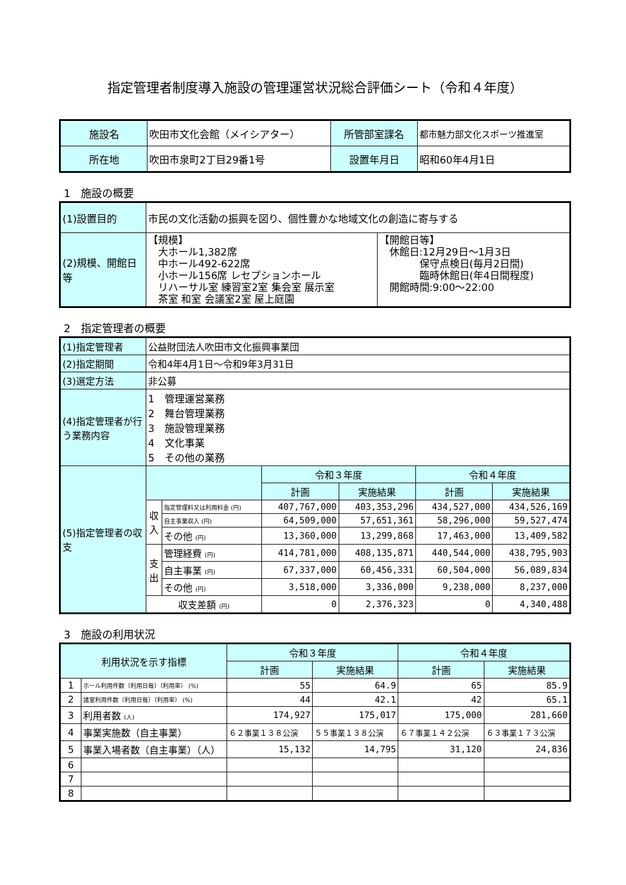指定管理者制度導入施設の管理運営状況総合評価シート（令和４年度）
| 施設名 | 吹田市文化会館（メイシアター） | 所管部室課名 | 都市魅力部文化スポーツ推進室 |
| 所在地 | 吹田市泉町2丁目29番1号 | 設置年月日 | 昭和60年4月1日 |
1　施設の概要
| (1)設置目的 | 市民の文化活動の振興を図り、個性豊かな地域文化の創造に寄与する | |
| (2)規模、開館日等 | 【規模】 大ホール1,382席 中ホール492-622席 小ホール156席 レセプションホール リハーサル室 練習室2室 集会室 展示室 茶室 和室 会議室2室 屋上庭園 | 【開館日等】 休館日:12月29日～1月3日 保守点検日(毎月2日間) 臨時休館日(年4日間程度) 開館時間:9:00～22:00 |
2　指定管理者の概要
| (1)指定管理者 | 公益財団法人吹田市文化振興事業団 | | | | | |
| (2)指定期間 | 令和4年4月1日～令和9年3月31日 | | | | | |
| (3)選定方法 | 非公募 | | | | | |
| (4)指定管理者が行う業務内容 | 1 管理運営業務 2 舞台管理業務 3 施設管理業務 4 文化事業 5 その他の業務 | | | | | |
| (5)指定管理者の収支 | | | 令和３年度 | | 令和４年度 | |
| | | | 計画 | 実施結果 | 計画 | 実施結果 |
| | 収入 | 指定管理料又は利用料金 (円) | 407,767,000 | 403,353,296 | 434,527,000 | 434,526,169 |
| | | 自主事業収入 (円) | 64,509,000 | 57,651,361 | 58,296,000 | 59,527,474 |
| | | その他 (円) | 13,360,000 | 13,299,868 | 17,463,000 | 13,409,582 |
| | 支出 | 管理経費 (円) | 414,781,000 | 408,135,871 | 440,544,000 | 438,795,903 |
| | | 自主事業 (円) | 67,337,000 | 60,456,331 | 60,504,000 | 56,089,834 |
| | | その他 (円) | 3,518,000 | 3,336,000 | 9,238,000 | 8,237,000 |
| | 収支差額 (円) | | 0 | 2,376,323 | 0 | 4,340,488 |
3　施設の利用状況
| 利用状況を示す指標 | | 令和３年度 | | 令和４年度 | |
| --- | --- | --- | --- | --- | --- |
| | | 計画 | 実施結果 | 計画 | 実施結果 |
| 1 | ホール利用件数〔利用日毎〕（利用率） (%) | 55 | 64.9 | 65 | 85.9 |
| 2 | 諸室利用件数〔利用日毎〕（利用率） (%) | 44 | 42.1 | 42 | 65.1 |
| 3 | 利用者数 (人) | 174,927 | 175,017 | 175,000 | 281,660 |
| 4 | 事業実施数（自主事業） | ６２事業１３８公演 | ５５事業１３８公演 | ６７事業１４２公演 | ６３事業１７３公演 |
| 5 | 事業入場者数（自主事業）（人） | 15,132 | 14,795 | 31,120 | 24,836 |
| 6 | | | | | |
| 7 | | | | | |
| 8 | | | | | |